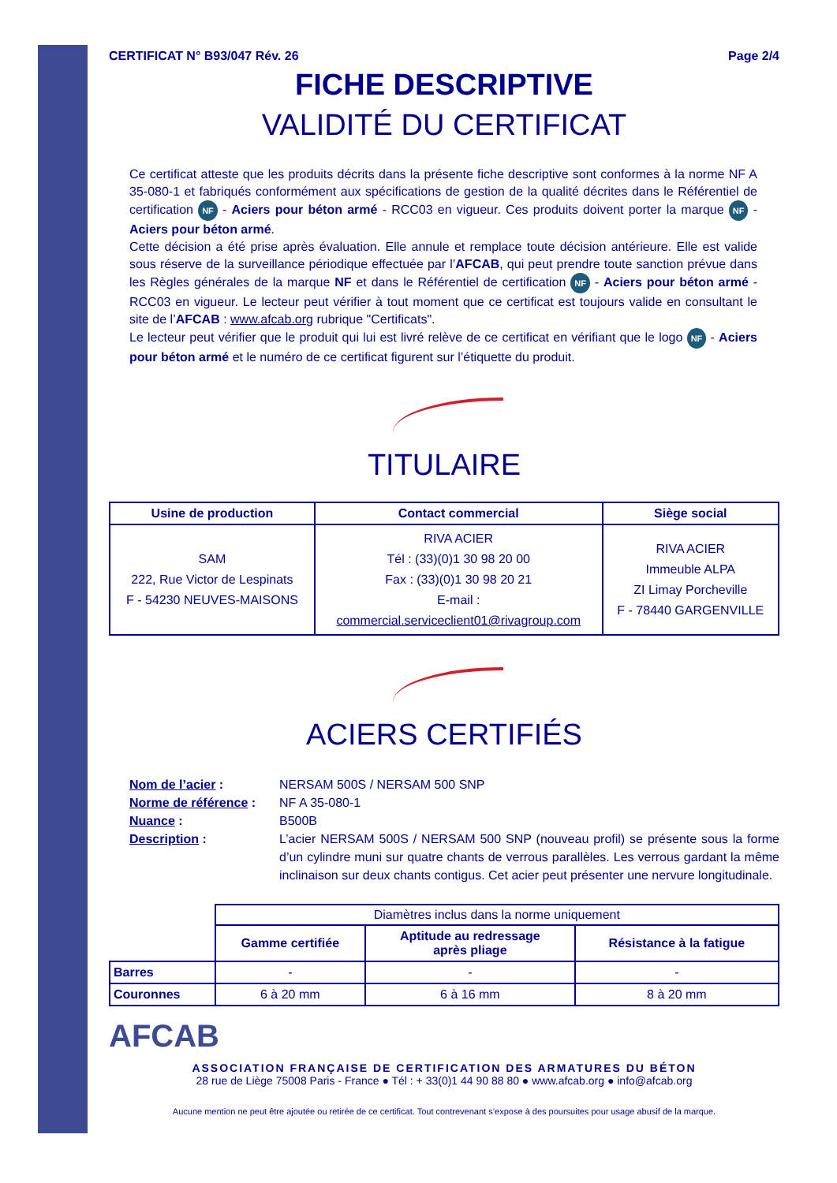CERTIFICAT N° B93/047 Rév. 26 Page 2/4
FICHE DESCRIPTIVE
VALIDITÉ DU CERTIFICAT
Ce certificat atteste que les produits décrits dans la présente fiche descriptive sont conformes à la norme NF A 35-080-1 et fabriqués conformément aux spécifications de gestion de la qualité décrites dans le Référentiel de certification NF - Aciers pour béton armé - RCC03 en vigueur. Ces produits doivent porter la marque NF - Aciers pour béton armé.
Cette décision a été prise après évaluation. Elle annule et remplace toute décision antérieure. Elle est valide sous réserve de la surveillance périodique effectuée par l’AFCAB, qui peut prendre toute sanction prévue dans les Règles générales de la marque NF et dans le Référentiel de certification NF - Aciers pour béton armé - RCC03 en vigueur. Le lecteur peut vérifier à tout moment que ce certificat est toujours valide en consultant le site de l’AFCAB : www.afcab.org rubrique "Certificats".
Le lecteur peut vérifier que le produit qui lui est livré relève de ce certificat en vérifiant que le logo NF - Aciers pour béton armé et le numéro de ce certificat figurent sur l’étiquette du produit.
TITULAIRE
| Usine de production | Contact commercial | Siège social |
| --- | --- | --- |
| SAM 222, Rue Victor de Lespinats F - 54230 NEUVES-MAISONS | RIVA ACIER Tél : (33)(0)1 30 98 20 00 Fax : (33)(0)1 30 98 20 21 E-mail : commercial.serviceclient01@rivagroup.com | RIVA ACIER Immeuble ALPA ZI Limay Porcheville F - 78440 GARGENVILLE |
ACIERS CERTIFIÉS
Nom de l’acier : NERSAM 500S / NERSAM 500 SNP
Norme de référence : NF A 35-080-1
Nuance : B500B
Description : L’acier NERSAM 500S / NERSAM 500 SNP (nouveau profil) se présente sous la forme d’un cylindre muni sur quatre chants de verrous parallèles. Les verrous gardant la même inclinaison sur deux chants contigus. Cet acier peut présenter une nervure longitudinale.
| | Diamètres inclus dans la norme uniquement | | |
| | Gamme certifiée | Aptitude au redressage après pliage | Résistance à la fatigue |
| Barres | - | - | - |
| Couronnes | 6 à 20 mm | 6 à 16 mm | 8 à 20 mm |
AFCAB
ASSOCIATION FRANÇAISE DE CERTIFICATION DES ARMATURES DU BÉTON
28 rue de Liège 75008 Paris - France ● Tél : + 33(0)1 44 90 88 80 ● www.afcab.org ● info@afcab.org
Aucune mention ne peut être ajoutée ou retirée de ce certificat. Tout contrevenant s’expose à des poursuites pour usage abusif de la marque.